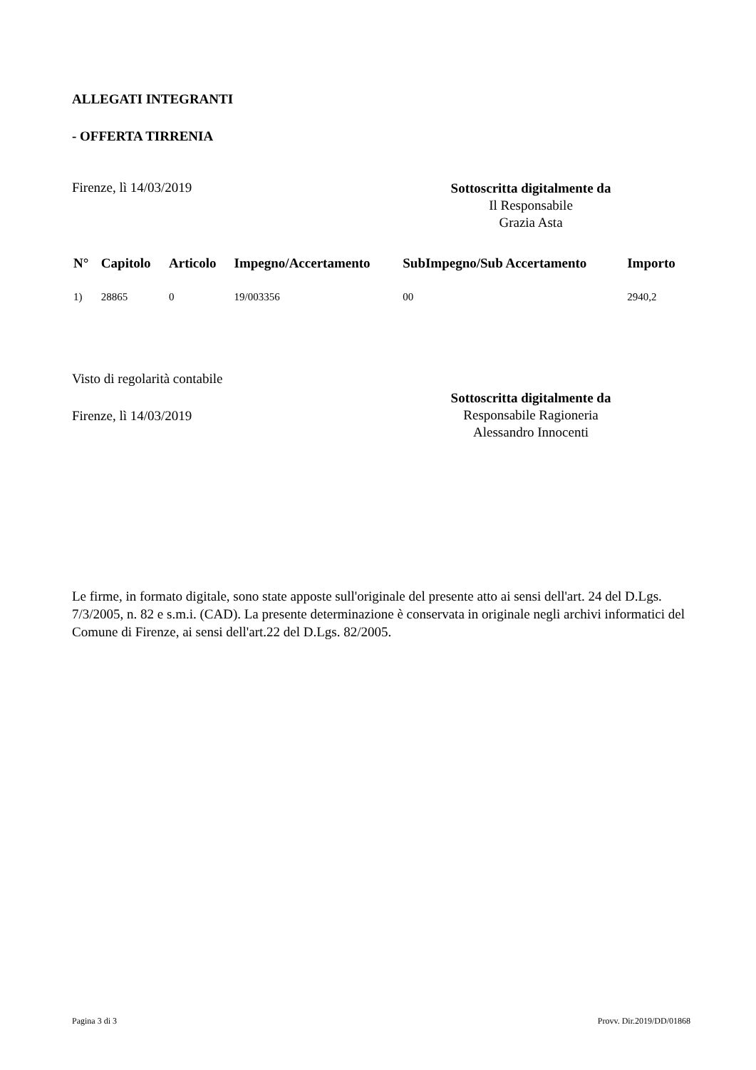ALLEGATI INTEGRANTI
- OFFERTA TIRRENIA
Firenze, lì 14/03/2019
Sottoscritta digitalmente da
Il Responsabile
Grazia Asta
| N° | Capitolo | Articolo | Impegno/Accertamento | SubImpegno/Sub Accertamento | Importo |
| --- | --- | --- | --- | --- | --- |
| 1) | 28865 | 0 | 19/003356 | 00 | 2940,2 |
Visto di regolarità contabile
Firenze, lì 14/03/2019
Sottoscritta digitalmente da
Responsabile Ragioneria
Alessandro Innocenti
Le firme, in formato digitale, sono state apposte sull'originale del presente atto ai sensi dell'art. 24 del D.Lgs. 7/3/2005, n. 82 e s.m.i. (CAD). La presente determinazione è conservata in originale negli archivi informatici del Comune di Firenze, ai sensi dell'art.22 del D.Lgs. 82/2005.
Pagina 3 di 3 Provv. Dir.2019/DD/01868